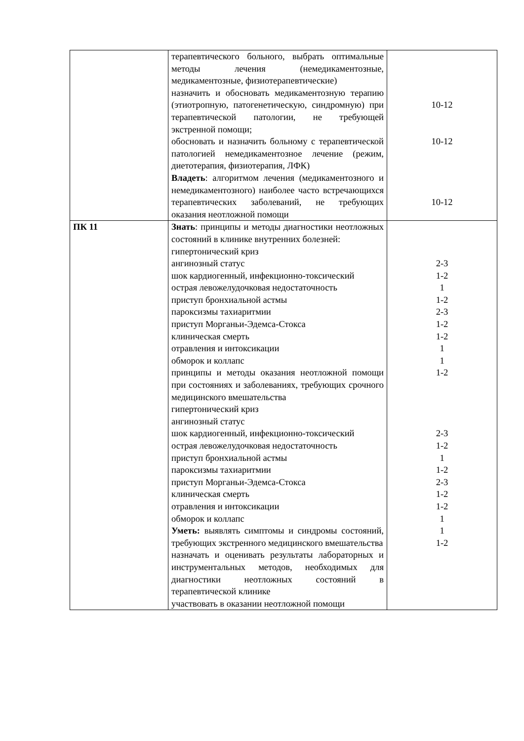| | терапевтического больного, выбрать оптимальные методы лечения (немедикаментозные, медикаментозные, физиотерапевтические) назначить и обосновать медикаментозную терапию (этиотропную, патогенетическую, синдромную) при терапевтической патологии, не требующей экстренной помощи; обосновать и назначить больному с терапевтической патологией немедикаментозное лечение (режим, диетотерапия, физиотерапия, ЛФК) Владеть : алгоритмом лечения (медикаментозного и немедикаментозного) наиболее часто встречающихся терапевтических заболеваний, не требующих оказания неотложной помощи | 10-12 10-12 10-12 |
| ПК 11 | Знать : принципы и методы диагностики неотложных состояний в клинике внутренних болезней: гипертонический криз ангинозный статус шок кардиогенный, инфекционно-токсический острая левожелудочковая недостаточность приступ бронхиальной астмы пароксизмы тахиаритмии приступ Морганьи-Эдемса-Стокса клиническая смерть отравления и интоксикации обморок и коллапс принципы и методы оказания неотложной помощи при состояниях и заболеваниях, требующих срочного медицинского вмешательства гипертонический криз ангинозный статус шок кардиогенный, инфекционно-токсический острая левожелудочковая недостаточность приступ бронхиальной астмы пароксизмы тахиаритмии приступ Морганьи-Эдемса-Стокса клиническая смерть отравления и интоксикации обморок и коллапс Уметь: выявлять симптомы и синдромы состояний, требующих экстренного медицинского вмешательства назначать и оценивать результаты лабораторных и инструментальных методов, необходимых для диагностики неотложных состояний в терапевтической клинике участвовать в оказании неотложной помощи | 2-3 1-2 1 1-2 2-3 1-2 1-2 1 1 1-2 2-3 1-2 1 1-2 2-3 1-2 1-2 1 1 1-2 |